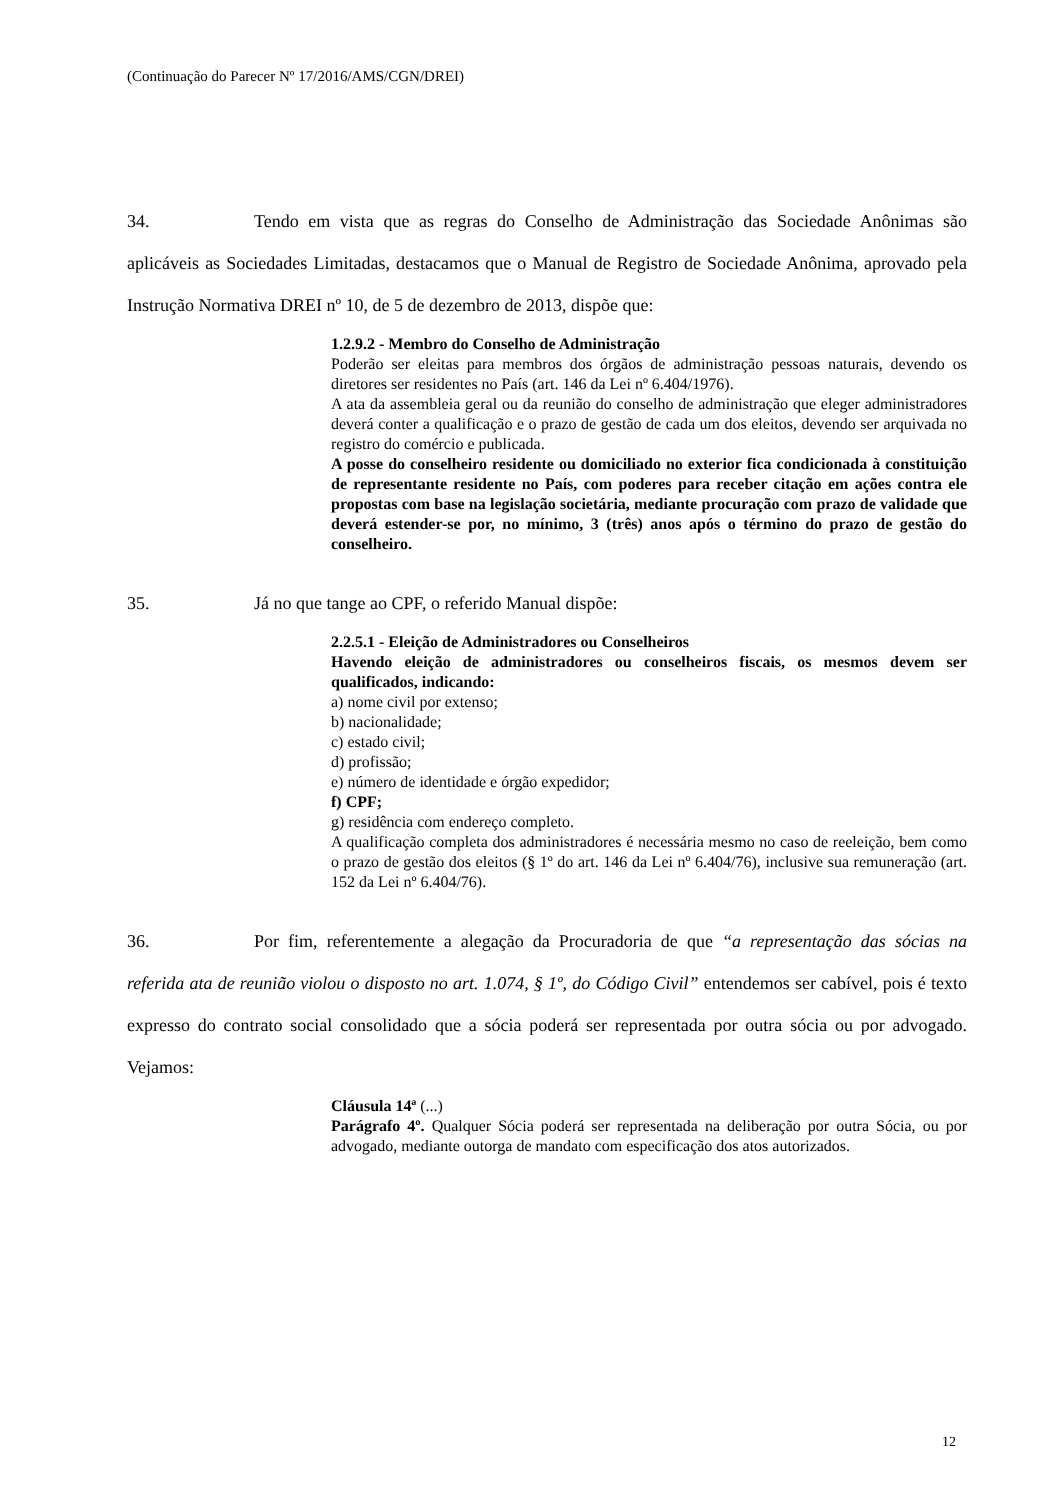(Continuação do Parecer Nº 17/2016/AMS/CGN/DREI)
34. Tendo em vista que as regras do Conselho de Administração das Sociedade Anônimas são aplicáveis as Sociedades Limitadas, destacamos que o Manual de Registro de Sociedade Anônima, aprovado pela Instrução Normativa DREI nº 10, de 5 de dezembro de 2013, dispõe que:
1.2.9.2 - Membro do Conselho de Administração
Poderão ser eleitas para membros dos órgãos de administração pessoas naturais, devendo os diretores ser residentes no País (art. 146 da Lei nº 6.404/1976).
A ata da assembleia geral ou da reunião do conselho de administração que eleger administradores deverá conter a qualificação e o prazo de gestão de cada um dos eleitos, devendo ser arquivada no registro do comércio e publicada.
A posse do conselheiro residente ou domiciliado no exterior fica condicionada à constituição de representante residente no País, com poderes para receber citação em ações contra ele propostas com base na legislação societária, mediante procuração com prazo de validade que deverá estender-se por, no mínimo, 3 (três) anos após o término do prazo de gestão do conselheiro.
35. Já no que tange ao CPF, o referido Manual dispõe:
2.2.5.1 - Eleição de Administradores ou Conselheiros
Havendo eleição de administradores ou conselheiros fiscais, os mesmos devem ser qualificados, indicando:
a) nome civil por extenso;
b) nacionalidade;
c) estado civil;
d) profissão;
e) número de identidade e órgão expedidor;
f) CPF;
g) residência com endereço completo.
A qualificação completa dos administradores é necessária mesmo no caso de reeleição, bem como o prazo de gestão dos eleitos (§ 1º do art. 146 da Lei nº 6.404/76), inclusive sua remuneração (art. 152 da Lei nº 6.404/76).
36. Por fim, referentemente a alegação da Procuradoria de que “a representação das sócias na referida ata de reunião violou o disposto no art. 1.074, § 1º, do Código Civil” entendemos ser cabível, pois é texto expresso do contrato social consolidado que a sócia poderá ser representada por outra sócia ou por advogado. Vejamos:
Cláusula 14ª (...)
Parágrafo 4º. Qualquer Sócia poderá ser representada na deliberação por outra Sócia, ou por advogado, mediante outorga de mandato com especificação dos atos autorizados.
12